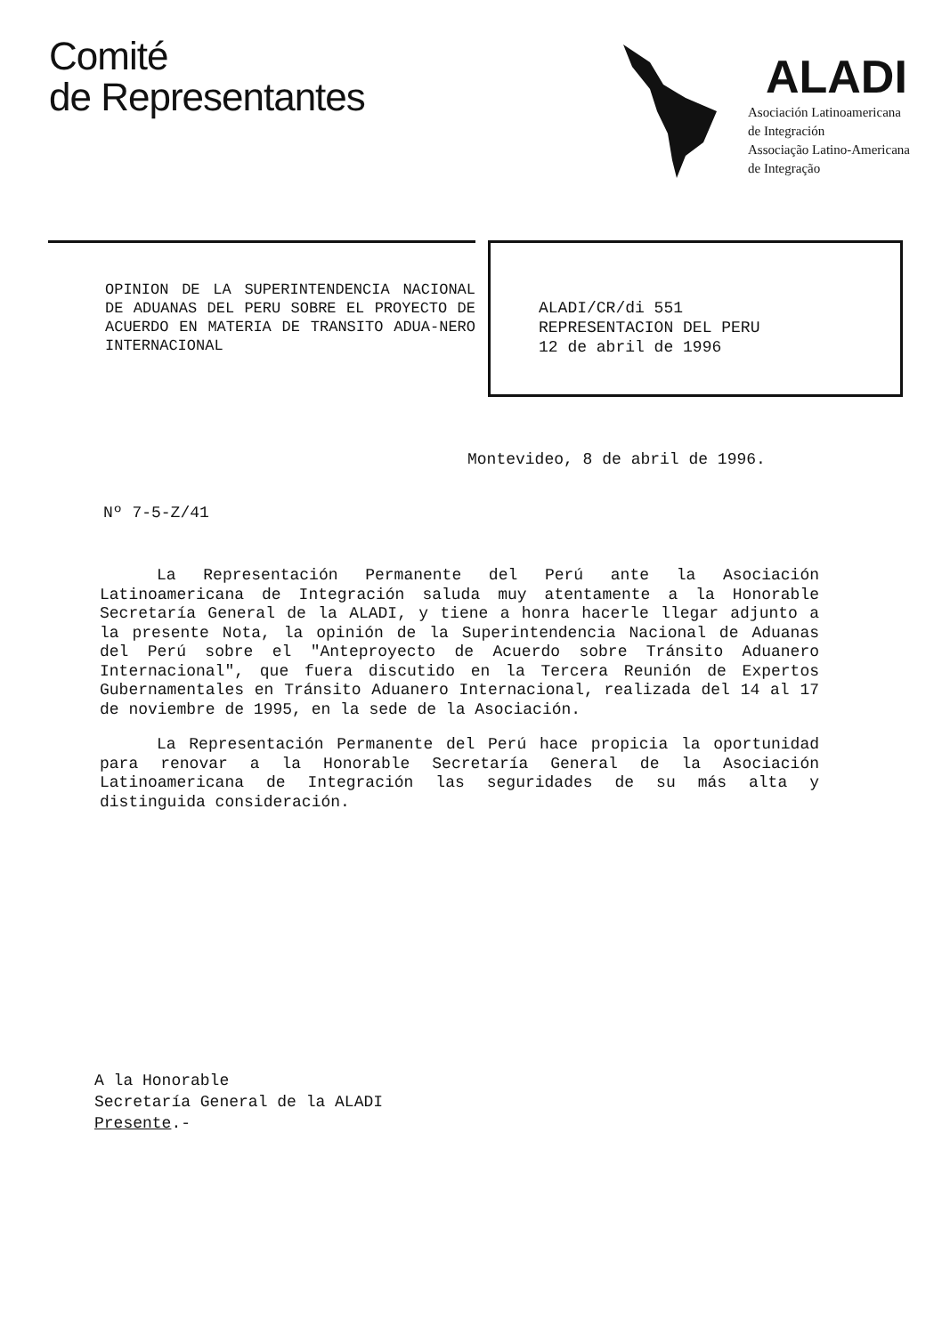Comité
de Representantes
ALADI
Asociación Latinoamericana
de Integración
Associação Latino-Americana
de Integração
OPINION DE LA SUPERINTENDENCIA NACIONAL DE ADUANAS DEL PERU SOBRE EL PROYECTO DE ACUERDO EN MATERIA DE TRANSITO ADUA-NERO INTERNACIONAL
ALADI/CR/di 551
REPRESENTACION DEL PERU
12 de abril de 1996
Montevideo, 8 de abril de 1996.
Nº 7-5-Z/41
La Representación Permanente del Perú ante la Asociación Latinoamericana de Integración saluda muy atentamente a la Honorable Secretaría General de la ALADI, y tiene a honra hacerle llegar adjunto a la presente Nota, la opinión de la Superintendencia Nacional de Aduanas del Perú sobre el "Anteproyecto de Acuerdo sobre Tránsito Aduanero Internacional", que fuera discutido en la Tercera Reunión de Expertos Gubernamentales en Tránsito Aduanero Internacional, realizada del 14 al 17 de noviembre de 1995, en la sede de la Asociación.
La Representación Permanente del Perú hace propicia la oportunidad para renovar a la Honorable Secretaría General de la Asociación Latinoamericana de Integración las seguridades de su más alta y distinguida consideración.
A la Honorable
Secretaría General de la ALADI
Presente.-